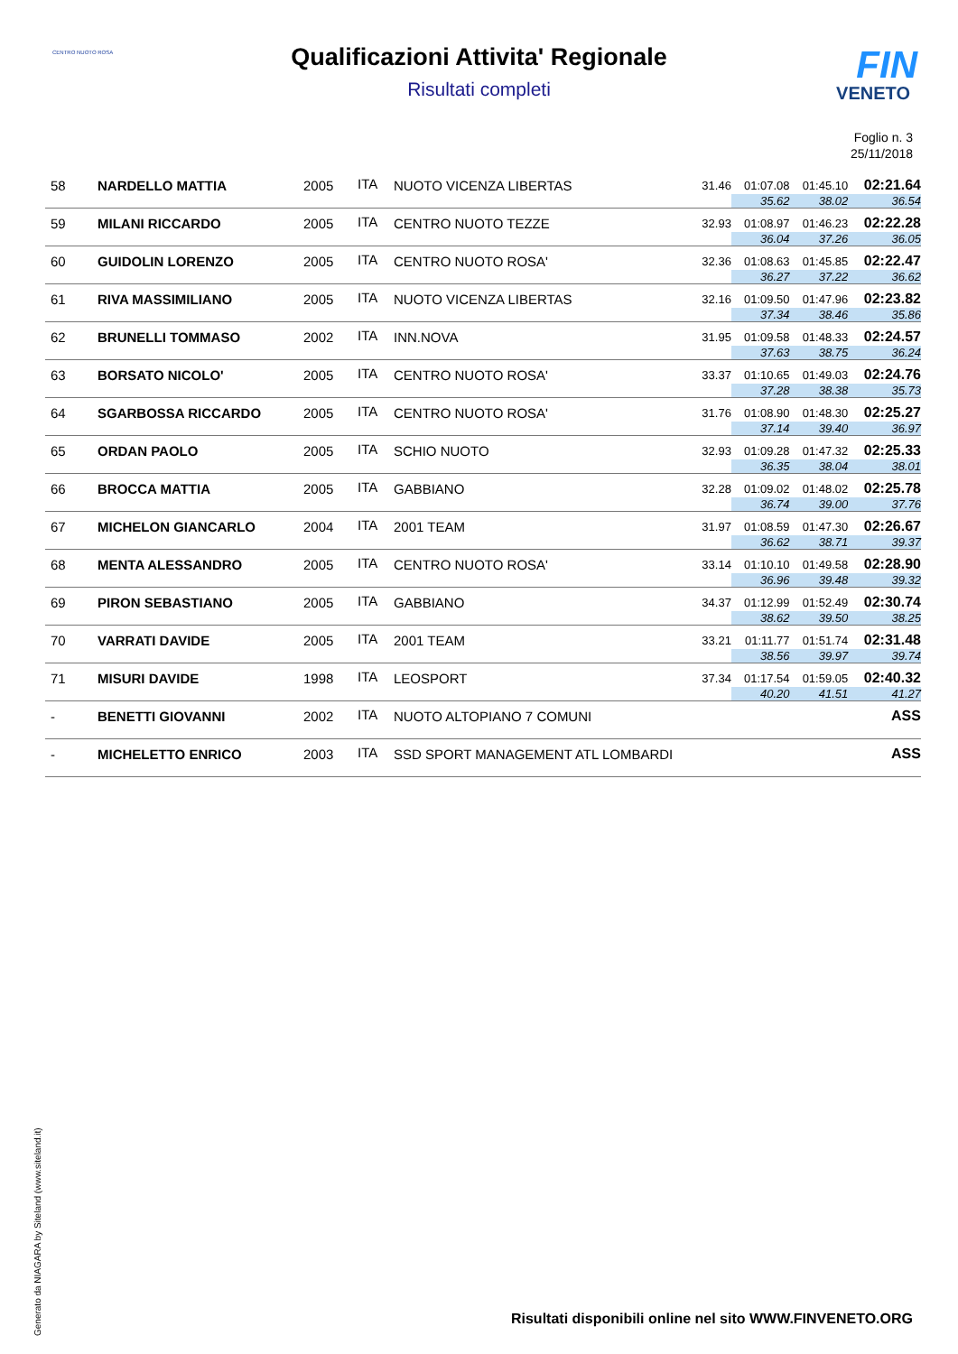CENTRO NUOTO ROSA
FIN
VENETO
Qualificazioni Attivita' Regionale
Risultati completi
Foglio n. 3
25/11/2018
| 58 | NARDELLO MATTIA | 2005 | ITA | NUOTO VICENZA LIBERTAS | 31.46 | 01:07.08 | 01:45.10 | 02:21.64 | |
| | | | | | | 35.62 | 38.02 | 36.54 | |
| 59 | MILANI RICCARDO | 2005 | ITA | CENTRO NUOTO TEZZE | 32.93 | 01:08.97 | 01:46.23 | 02:22.28 | |
| | | | | | | 36.04 | 37.26 | 36.05 | |
| 60 | GUIDOLIN LORENZO | 2005 | ITA | CENTRO NUOTO ROSA' | 32.36 | 01:08.63 | 01:45.85 | 02:22.47 | |
| | | | | | | 36.27 | 37.22 | 36.62 | |
| 61 | RIVA MASSIMILIANO | 2005 | ITA | NUOTO VICENZA LIBERTAS | 32.16 | 01:09.50 | 01:47.96 | 02:23.82 | |
| | | | | | | 37.34 | 38.46 | 35.86 | |
| 62 | BRUNELLI TOMMASO | 2002 | ITA | INN.NOVA | 31.95 | 01:09.58 | 01:48.33 | 02:24.57 | |
| | | | | | | 37.63 | 38.75 | 36.24 | |
| 63 | BORSATO NICOLO' | 2005 | ITA | CENTRO NUOTO ROSA' | 33.37 | 01:10.65 | 01:49.03 | 02:24.76 | |
| | | | | | | 37.28 | 38.38 | 35.73 | |
| 64 | SGARBOSSA RICCARDO | 2005 | ITA | CENTRO NUOTO ROSA' | 31.76 | 01:08.90 | 01:48.30 | 02:25.27 | |
| | | | | | | 37.14 | 39.40 | 36.97 | |
| 65 | ORDAN PAOLO | 2005 | ITA | SCHIO NUOTO | 32.93 | 01:09.28 | 01:47.32 | 02:25.33 | |
| | | | | | | 36.35 | 38.04 | 38.01 | |
| 66 | BROCCA MATTIA | 2005 | ITA | GABBIANO | 32.28 | 01:09.02 | 01:48.02 | 02:25.78 | |
| | | | | | | 36.74 | 39.00 | 37.76 | |
| 67 | MICHELON GIANCARLO | 2004 | ITA | 2001 TEAM | 31.97 | 01:08.59 | 01:47.30 | 02:26.67 | |
| | | | | | | 36.62 | 38.71 | 39.37 | |
| 68 | MENTA ALESSANDRO | 2005 | ITA | CENTRO NUOTO ROSA' | 33.14 | 01:10.10 | 01:49.58 | 02:28.90 | |
| | | | | | | 36.96 | 39.48 | 39.32 | |
| 69 | PIRON SEBASTIANO | 2005 | ITA | GABBIANO | 34.37 | 01:12.99 | 01:52.49 | 02:30.74 | |
| | | | | | | 38.62 | 39.50 | 38.25 | |
| 70 | VARRATI DAVIDE | 2005 | ITA | 2001 TEAM | 33.21 | 01:11.77 | 01:51.74 | 02:31.48 | |
| | | | | | | 38.56 | 39.97 | 39.74 | |
| 71 | MISURI DAVIDE | 1998 | ITA | LEOSPORT | 37.34 | 01:17.54 | 01:59.05 | 02:40.32 | |
| | | | | | | 40.20 | 41.51 | 41.27 | |
| - | BENETTI GIOVANNI | 2002 | ITA | NUOTO ALTOPIANO 7 COMUNI | | | | ASS | |
| - | MICHELETTO ENRICO | 2003 | ITA | SSD SPORT MANAGEMENT ATL LOMBARDI | | | | ASS | |
Generato da NIAGARA by Siteland (www.siteland.it)
Risultati disponibili online nel sito WWW.FINVENETO.ORG